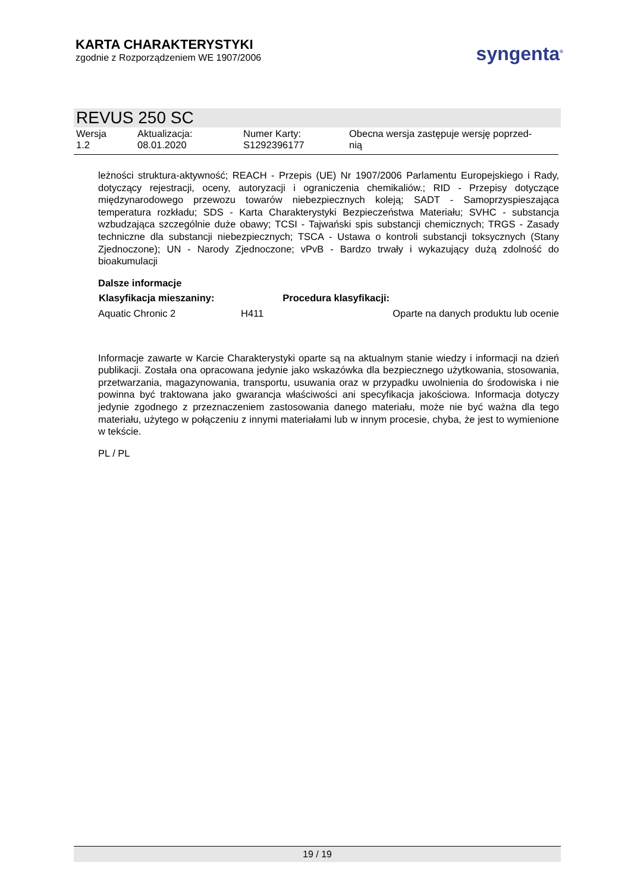KARTA CHARAKTERYSTYKI
zgodnie z Rozporządzeniem WE 1907/2006
syngenta<sup>®</sup>
REVUS 250 SC
| Wersja 1.2 | Aktualizacja: 08.01.2020 | Numer Karty: S1292396177 | Obecna wersja zastępuje wersję poprzed- nią |
leżności struktura-aktywność; REACH - Przepis (UE) Nr 1907/2006 Parlamentu Europejskiego i Rady, dotyczący rejestracji, oceny, autoryzacji i ograniczenia chemikaliów.; RID - Przepisy dotyczące międzynarodowego przewozu towarów niebezpiecznych koleją; SADT - Samoprzyspieszająca temperatura rozkładu; SDS - Karta Charakterystyki Bezpieczeństwa Materiału; SVHC - substancja wzbudzająca szczególnie duże obawy; TCSI - Tajwański spis substancji chemicznych; TRGS - Zasady techniczne dla substancji niebezpiecznych; TSCA - Ustawa o kontroli substancji toksycznych (Stany Zjednoczone); UN - Narody Zjednoczone; vPvB - Bardzo trwały i wykazujący dużą zdolność do bioakumulacji
Dalsze informacje
| Klasyfikacja mieszaniny: | | Procedura klasyfikacji: |
| --- | --- | --- |
| Aquatic Chronic 2 | H411 | Oparte na danych produktu lub ocenie |
Informacje zawarte w Karcie Charakterystyki oparte są na aktualnym stanie wiedzy i informacji na dzień publikacji. Została ona opracowana jedynie jako wskazówka dla bezpiecznego użytkowania, stosowania, przetwarzania, magazynowania, transportu, usuwania oraz w przypadku uwolnienia do środowiska i nie powinna być traktowana jako gwarancja właściwości ani specyfikacja jakościowa. Informacja dotyczy jedynie zgodnego z przeznaczeniem zastosowania danego materiału, może nie być ważna dla tego materiału, użytego w połączeniu z innymi materiałami lub w innym procesie, chyba, że jest to wymienione w tekście.
PL / PL
19 / 19